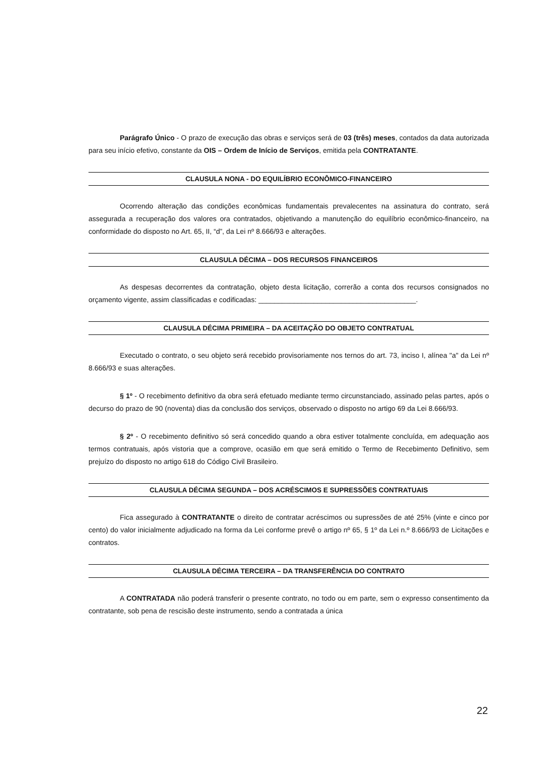Parágrafo Único - O prazo de execução das obras e serviços será de 03 (três) meses, contados da data autorizada para seu início efetivo, constante da OIS – Ordem de Início de Serviços, emitida pela CONTRATANTE.
CLAUSULA NONA - DO EQUILÍBRIO ECONÔMICO-FINANCEIRO
Ocorrendo alteração das condições econômicas fundamentais prevalecentes na assinatura do contrato, será assegurada a recuperação dos valores ora contratados, objetivando a manutenção do equilíbrio econômico-financeiro, na conformidade do disposto no Art. 65, II, “d”, da Lei nº 8.666/93 e alterações.
CLAUSULA DÉCIMA – DOS RECURSOS FINANCEIROS
As despesas decorrentes da contratação, objeto desta licitação, correrão a conta dos recursos consignados no orçamento vigente, assim classificadas e codificadas: ________________________________________.
CLAUSULA DÉCIMA PRIMEIRA – DA ACEITAÇÃO DO OBJETO CONTRATUAL
Executado o contrato, o seu objeto será recebido provisoriamente nos ternos do art. 73, inciso I, alínea "a" da Lei nº 8.666/93 e suas alterações.
§ 1º - O recebimento definitivo da obra será efetuado mediante termo circunstanciado, assinado pelas partes, após o decurso do prazo de 90 (noventa) dias da conclusão dos serviços, observado o disposto no artigo 69 da Lei 8.666/93.
§ 2º - O recebimento definitivo só será concedido quando a obra estiver totalmente concluída, em adequação aos termos contratuais, após vistoria que a comprove, ocasião em que será emitido o Termo de Recebimento Definitivo, sem prejuízo do disposto no artigo 618 do Código Civil Brasileiro.
CLAUSULA DÉCIMA SEGUNDA – DOS ACRÉSCIMOS E SUPRESSÕES CONTRATUAIS
Fica assegurado à CONTRATANTE o direito de contratar acréscimos ou supressões de até 25% (vinte e cinco por cento) do valor inicialmente adjudicado na forma da Lei conforme prevê o artigo nº 65, § 1º da Lei n.º 8.666/93 de Licitações e contratos.
CLAUSULA DÉCIMA TERCEIRA – DA TRANSFERÊNCIA DO CONTRATO
A CONTRATADA não poderá transferir o presente contrato, no todo ou em parte, sem o expresso consentimento da contratante, sob pena de rescisão deste instrumento, sendo a contratada a única
22